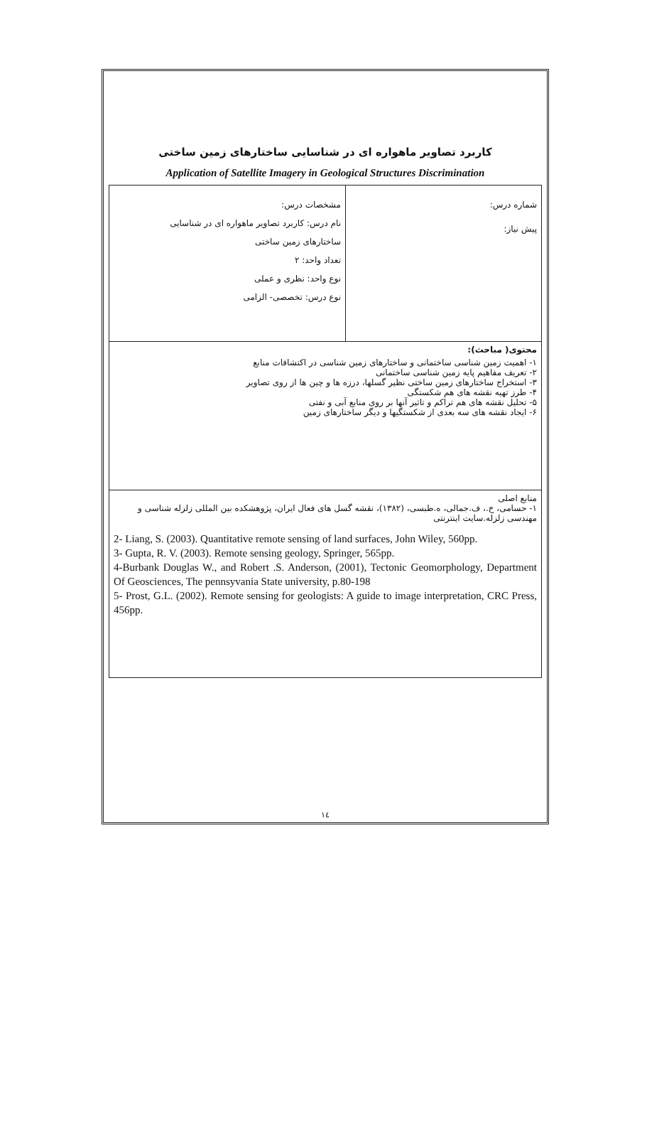کاربرد تصاویر ماهواره ای در شناسایی ساختارهای زمین ساختی
Application of Satellite Imagery in Geological Structures Discrimination
| مشخصات درس: نام درس: کاربرد تصاویر ماهواره ای در شناسایی ساختارهای زمین ساختی تعداد واحد: ۲ نوع واحد: نظری و عملی نوع درس: تخصصی- الزامی | شماره درس: پیش نیاز: |
| محتوی( مباحث): ۱- اهمیت زمین شناسی ساختمانی و ساختارهای زمین شناسی در اکتشافات منابع ۲- تعریف مفاهیم پایه زمین شناسی ساختمانی ۳- استخراج ساختارهای زمین ساختی نظیر گسلها، درزه ها و چین ها از روی تصاویر ۴- طرز تهیه نقشه های هم شکستگی ۵- تحلیل نقشه های هم تراکم و تاثیر آنها بر روی منابع آبی و نفتی ۶- ایجاد نقشه های سه بعدی از شکستگیها و دیگر ساختارهای زمین | |
| منابع اصلی ۱- حسامی، خ.، ف.جمالی، ه.طبسی، (۱۳۸۲)، نقشه گسل های فعال ایران، پژوهشکده بین المللی زلزله شناسی و مهندسی زلزله.سایت اینترنتی 2- Liang, S. (2003). Quantitative remote sensing of land surfaces, John Wiley, 560pp. 3- Gupta, R. V. (2003). Remote sensing geology, Springer, 565pp. 4-Burbank Douglas W., and Robert .S. Anderson, (2001), Tectonic Geomorphology, Department Of Geosciences, The pennsyvania State university, p.80-198 5- Prost, G.L. (2002). Remote sensing for geologists: A guide to image interpretation, CRC Press, 456pp. | |
۱٤